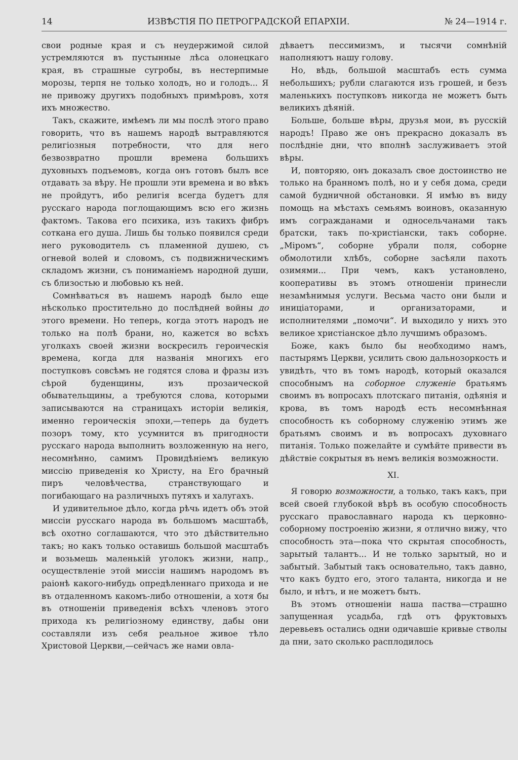14 ИЗВѢСТІЯ ПО ПЕТРОГРАДСКОЙ ЕПАРХІИ. № 24—1914 г.
свои родные края и съ неудержимой силой устремляются въ пустынные лѣса олонецкаго края, въ страшные сугробы, въ нестерпимые морозы, терпя не только холодъ, но и голодъ... Я не привожу другихъ подобныхъ примѣровъ, хотя ихъ множество.
Такъ, скажите, имѣемъ ли мы послѣ этого право говорить, что въ нашемъ народѣ вытравляются религіозныя потребности, что для него безвозвратно прошли времена большихъ духовныхъ подъемовъ, когда онъ готовъ былъ все отдавать за вѣру. Не прошли эти времена и во вѣкъ не пройдутъ, ибо религія всегда будетъ для русскаго народа поглощающимъ всю его жизнь фактомъ. Такова его психика, изъ такихъ фибръ соткана его душа. Лишь бы только появился среди него руководитель съ пламенной душею, съ огневой волей и словомъ, съ подвижническимъ складомъ жизни, съ пониманіемъ народной души, съ близостью и любовью къ ней.
Сомнѣваться въ нашемъ народѣ было еще нѣсколько простительно до послѣдней войны до этого времени. Но теперь, когда этотъ народъ не только на полѣ брани, но, кажется во всѣхъ уголкахъ своей жизни воскресилъ героическія времена, когда для названія многихъ его поступковъ совсѣмъ не годятся слова и фразы изъ сѣрой буденщины, изъ прозаической обывательщины, а требуются слова, которыми записываются на страницахъ исторіи великія, именно героическія эпохи,—теперь да будетъ позоръ тому, кто усумнится въ пригодности русскаго народа выполнить возложенную на него, несомнѣнно, самимъ Провидѣніемъ великую миссію приведенія ко Христу, на Его брачный пиръ человѣчества, странствующаго и погибающаго на различныхъ путяхъ и халугахъ.
И удивительное дѣло, когда рѣчь идетъ объ этой миссіи русскаго народа въ большомъ масштабѣ, всѣ охотно соглашаются, что это дѣйствительно такъ; но какъ только оставишь большой масштабъ и возьмешь маленькій уголокъ жизни, напр., осуществленіе этой миссіи нашимъ народомъ въ раіонѣ какого-нибудь опредѣленнаго прихода и не въ отдаленномъ какомъ-либо отношеніи, а хотя бы въ отношеніи приведенія всѣхъ членовъ этого прихода къ религіозному единству, дабы они составляли изъ себя реальное живое тѣло Христовой Церкви,—сейчасъ же нами овла-
дѣваетъ пессимизмъ, и тысячи сомнѣній наполняютъ нашу голову.
Но, вѣдь, большой масштабъ есть сумма небольшихъ; рубли слагаются изъ грошей, и безъ маленькихъ поступковъ никогда не можетъ быть великихъ дѣяній.
Больше, больше вѣры, друзья мои, въ русскій народъ! Право же онъ прекрасно доказалъ въ послѣдніе дни, что вполнѣ заслуживаетъ этой вѣры.
И, повторяю, онъ доказалъ свое достоинство не только на бранномъ полѣ, но и у себя дома, среди самой будничной обстановки. Я имѣю въ виду помощь на мѣстахъ семьямъ воиновъ, оказанную имъ согражданами и односельчанами такъ братски, такъ по-христіански, такъ соборне. „Міромъ“, соборне убрали поля, соборне обмолотили хлѣбъ, соборне засѣяли пахоть озимями... При чемъ, какъ установлено, кооперативы въ этомъ отношеніи принесли незамѣнимыя услуги. Весьма часто они были и иниціаторами, и организаторами, и исполнителями „помочи“. И выходило у нихъ это великое христіанское дѣло лучшимъ образомъ.
Боже, какъ было бы необходимо намъ, пастырямъ Церкви, усилить свою дальнозоркость и увидѣть, что въ томъ народѣ, который оказался способнымъ на соборное служеніе братьямъ своимъ въ вопросахъ плотскаго питанія, одѣянія и крова, въ томъ народѣ есть несомнѣнная способность къ соборному служенію этимъ же братьямъ своимъ и въ вопросахъ духовнаго питанія. Только пожелайте и сумѣйте привести въ дѣйствіе сокрытыя въ немъ великія возможности.
XI.
Я говорю возможности, а только, такъ какъ, при всей своей глубокой вѣрѣ въ особую способность русскаго православнаго народа къ церковно-соборному построенію жизни, я отлично вижу, что способность эта—пока что скрытая способность, зарытый талантъ... И не только зарытый, но и забытый. Забытый такъ основательно, такъ давно, что какъ будто его, этого таланта, никогда и не было, и нѣтъ, и не можетъ быть.
Въ этомъ отношеніи наша паства—страшно запущенная усадьба, гдѣ отъ фруктовыхъ деревьевъ остались одни одичавшіе кривые стволы да пни, зато сколько расплодилось